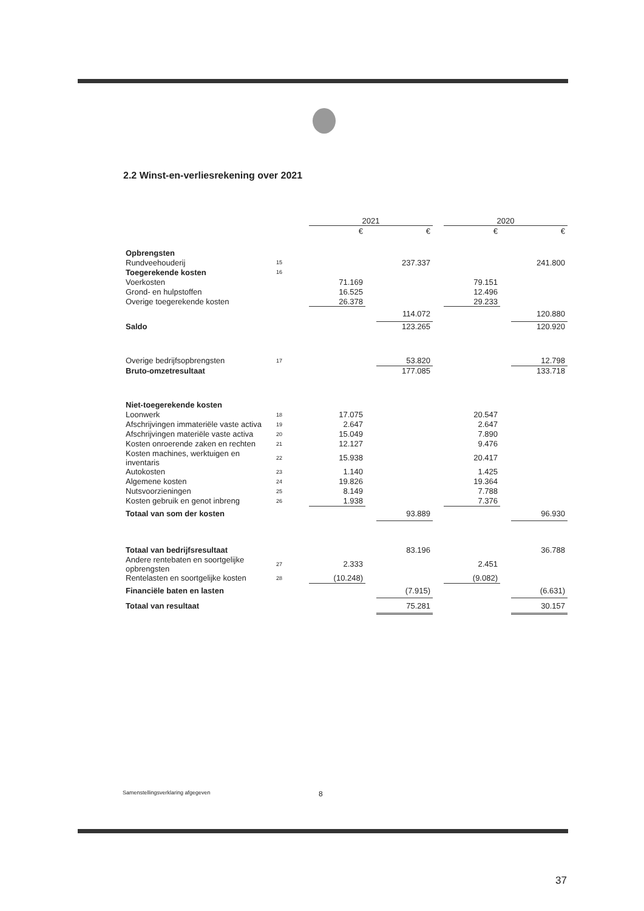2.2 Winst-en-verliesrekening over 2021
| | | 2021 | | | | 2020 | | |
| --- | --- | --- | --- | --- | --- | --- | --- | --- |
| | | € | | € | | € | | € |
| Opbrengsten | | | | | | | | |
| Rundveehouderij | 15 | | | 237.337 | | | | 241.800 |
| Toegerekende kosten | 16 | | | | | | | |
| Voerkosten | | 71.169 | | | | 79.151 | | |
| Grond- en hulpstoffen | | 16.525 | | | | 12.496 | | |
| Overige toegerekende kosten | | 26.378 | | | | 29.233 | | |
| | | | | 114.072 | | | | 120.880 |
| Saldo | | | | 123.265 | | | | 120.920 |
| Overige bedrijfsopbrengsten | 17 | | | 53.820 | | | | 12.798 |
| Bruto-omzetresultaat | | | | 177.085 | | | | 133.718 |
| Niet-toegerekende kosten | | | | | | | | |
| Loonwerk | 18 | 17.075 | | | | 20.547 | | |
| Afschrijvingen immateriële vaste activa | 19 | 2.647 | | | | 2.647 | | |
| Afschrijvingen materiële vaste activa | 20 | 15.049 | | | | 7.890 | | |
| Kosten onroerende zaken en rechten | 21 | 12.127 | | | | 9.476 | | |
| Kosten machines, werktuigen en inventaris | 22 | 15.938 | | | | 20.417 | | |
| Autokosten | 23 | 1.140 | | | | 1.425 | | |
| Algemene kosten | 24 | 19.826 | | | | 19.364 | | |
| Nutsvoorzieningen | 25 | 8.149 | | | | 7.788 | | |
| Kosten gebruik en genot inbreng | 26 | 1.938 | | | | 7.376 | | |
| Totaal van som der kosten | | | | 93.889 | | | | 96.930 |
| Totaal van bedrijfsresultaat | | | | 83.196 | | | | 36.788 |
| Andere rentebaten en soortgelijke opbrengsten | 27 | 2.333 | | | | 2.451 | | |
| Rentelasten en soortgelijke kosten | 28 | (10.248) | | | | (9.082) | | |
| Financiële baten en lasten | | | | (7.915) | | | | (6.631) |
| Totaal van resultaat | | | | 75.281 | | | | 30.157 |
Samenstellingsverklaring afgegeven
8
37